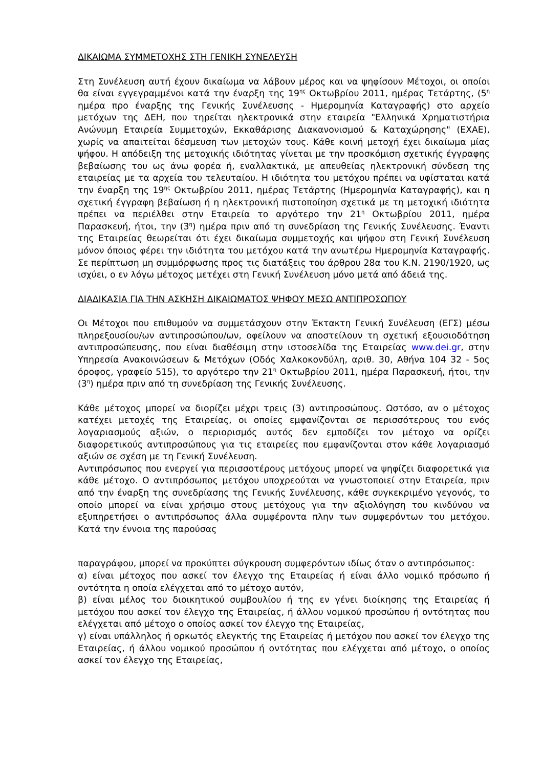ΔΙΚΑΙΩΜΑ ΣΥΜΜΕΤΟΧΗΣ ΣΤΗ ΓΕΝΙΚΗ ΣΥΝΕΛΕΥΣΗ
Στη Συνέλευση αυτή έχουν δικαίωμα να λάβουν μέρος και να ψηφίσουν Μέτοχοι, οι οποίοι θα είναι εγγεγραμμένοι κατά την έναρξη της 19<sup>ης</sup> Οκτωβρίου 2011, ημέρας Τετάρτης, (5<sup>η</sup> ημέρα προ έναρξης της Γενικής Συνέλευσης - Ημερομηνία Καταγραφής) στο αρχείο μετόχων της ΔΕΗ, που τηρείται ηλεκτρονικά στην εταιρεία "Ελληνικά Χρηματιστήρια Ανώνυμη Εταιρεία Συμμετοχών, Εκκαθάρισης Διακανονισμού & Καταχώρησης" (ΕΧΑΕ), χωρίς να απαιτείται δέσμευση των μετοχών τους. Κάθε κοινή μετοχή έχει δικαίωμα μίας ψήφου. Η απόδειξη της μετοχικής ιδιότητας γίνεται με την προσκόμιση σχετικής έγγραφης βεβαίωσης του ως άνω φορέα ή, εναλλακτικά, με απευθείας ηλεκτρονική σύνδεση της εταιρείας με τα αρχεία του τελευταίου. Η ιδιότητα του μετόχου πρέπει να υφίσταται κατά την έναρξη της 19<sup>ης</sup> Οκτωβρίου 2011, ημέρας Τετάρτης (Ημερομηνία Καταγραφής), και η σχετική έγγραφη βεβαίωση ή η ηλεκτρονική πιστοποίηση σχετικά με τη μετοχική ιδιότητα πρέπει να περιέλθει στην Εταιρεία το αργότερο την 21<sup>η</sup> Οκτωβρίου 2011, ημέρα Παρασκευή, ήτοι, την (3<sup>η</sup>) ημέρα πριν από τη συνεδρίαση της Γενικής Συνέλευσης. Έναντι της Εταιρείας θεωρείται ότι έχει δικαίωμα συμμετοχής και ψήφου στη Γενική Συνέλευση μόνον όποιος φέρει την ιδιότητα του μετόχου κατά την ανωτέρω Ημερομηνία Καταγραφής. Σε περίπτωση μη συμμόρφωσης προς τις διατάξεις του άρθρου 28α του Κ.Ν. 2190/1920, ως ισχύει, ο εν λόγω μέτοχος μετέχει στη Γενική Συνέλευση μόνο μετά από άδειά της.
ΔΙΑΔΙΚΑΣΙΑ ΓΙΑ ΤΗΝ ΑΣΚΗΣΗ ΔΙΚΑΙΩΜΑΤΟΣ ΨΗΦΟΥ ΜΕΣΩ ΑΝΤΙΠΡΟΣΩΠΟΥ
Οι Μέτοχοι που επιθυμούν να συμμετάσχουν στην Έκτακτη Γενική Συνέλευση (ΕΓΣ) μέσω πληρεξουσίου/ων αντιπροσώπου/ων, οφείλουν να αποστείλουν τη σχετική εξουσιοδότηση αντιπροσώπευσης, που είναι διαθέσιμη στην ιστοσελίδα της Εταιρείας www.dei.gr, στην Υπηρεσία Ανακοινώσεων & Μετόχων (Οδός Χαλκοκονδύλη, αριθ. 30, Αθήνα 104 32 - 5ος όροφος, γραφείο 515), το αργότερο την 21<sup>η</sup> Οκτωβρίου 2011, ημέρα Παρασκευή, ήτοι, την (3<sup>η</sup>) ημέρα πριν από τη συνεδρίαση της Γενικής Συνέλευσης.
Κάθε μέτοχος μπορεί να διορίζει μέχρι τρεις (3) αντιπροσώπους. Ωστόσο, αν ο μέτοχος κατέχει μετοχές της Εταιρείας, οι οποίες εμφανίζονται σε περισσότερους του ενός λογαριασμούς αξιών, ο περιορισμός αυτός δεν εμποδίζει τον μέτοχο να ορίζει διαφορετικούς αντιπροσώπους για τις εταιρείες που εμφανίζονται στον κάθε λογαριασμό αξιών σε σχέση με τη Γενική Συνέλευση.
Αντιπρόσωπος που ενεργεί για περισσοτέρους μετόχους μπορεί να ψηφίζει διαφορετικά για κάθε μέτοχο. Ο αντιπρόσωπος μετόχου υποχρεούται να γνωστοποιεί στην Εταιρεία, πριν από την έναρξη της συνεδρίασης της Γενικής Συνέλευσης, κάθε συγκεκριμένο γεγονός, το οποίο μπορεί να είναι χρήσιμο στους μετόχους για την αξιολόγηση του κινδύνου να εξυπηρετήσει ο αντιπρόσωπος άλλα συμφέροντα πλην των συμφερόντων του μετόχου. Κατά την έννοια της παρούσας
παραγράφου, μπορεί να προκύπτει σύγκρουση συμφερόντων ιδίως όταν ο αντιπρόσωπος:
α) είναι μέτοχος που ασκεί τον έλεγχο της Εταιρείας ή είναι άλλο νομικό πρόσωπο ή οντότητα η οποία ελέγχεται από το μέτοχο αυτόν,
β) είναι μέλος του διοικητικού συμβουλίου ή της εν γένει διοίκησης της Εταιρείας ή μετόχου που ασκεί τον έλεγχο της Εταιρείας, ή άλλου νομικού προσώπου ή οντότητας που ελέγχεται από μέτοχο ο οποίος ασκεί τον έλεγχο της Εταιρείας,
γ) είναι υπάλληλος ή ορκωτός ελεγκτής της Εταιρείας ή μετόχου που ασκεί τον έλεγχο της Εταιρείας, ή άλλου νομικού προσώπου ή οντότητας που ελέγχεται από μέτοχο, ο οποίος ασκεί τον έλεγχο της Εταιρείας,